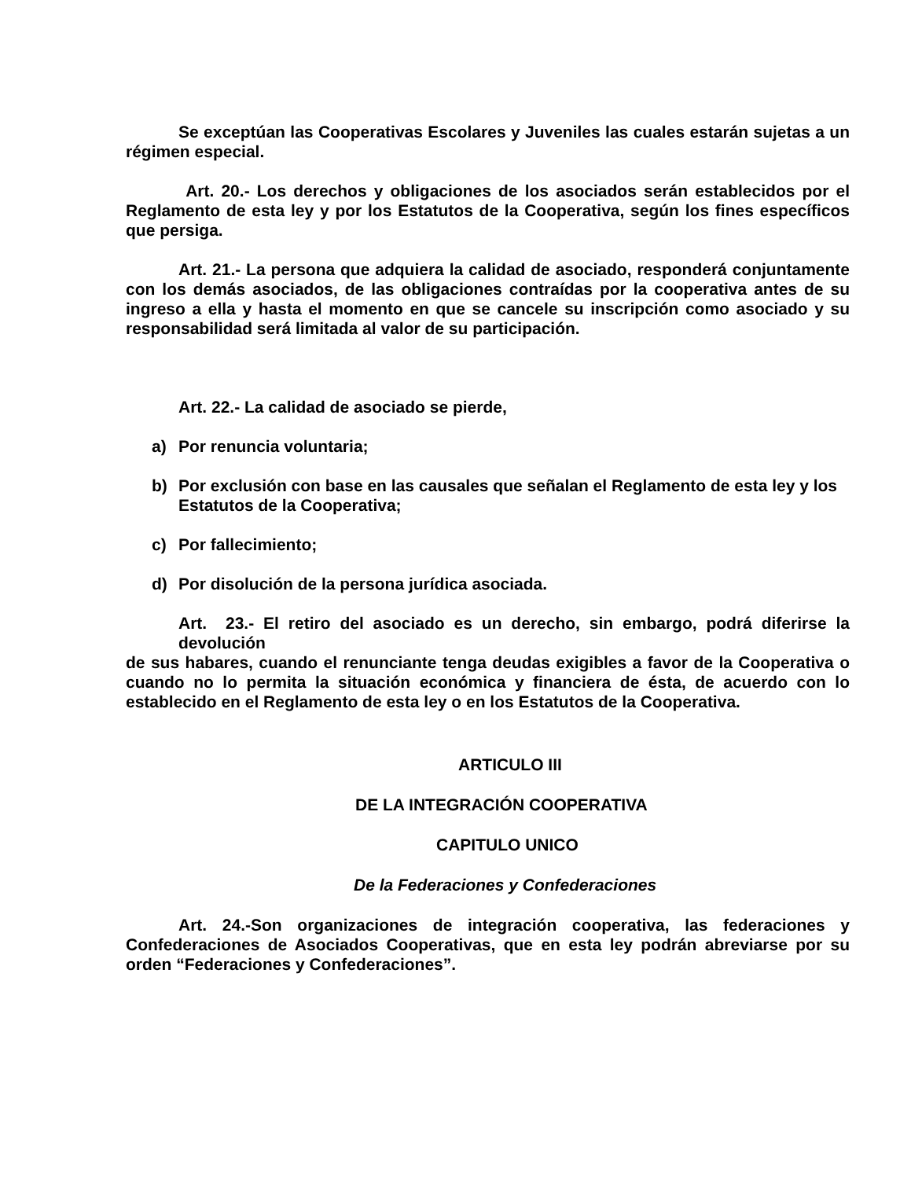Se exceptúan las Cooperativas Escolares y Juveniles las cuales estarán sujetas a un régimen especial.
Art. 20.- Los derechos y obligaciones de los asociados serán establecidos por el Reglamento de esta ley y por los Estatutos de la Cooperativa, según los fines específicos que persiga.
Art. 21.- La persona que adquiera la calidad de asociado, responderá conjuntamente con los demás asociados, de las obligaciones contraídas por la cooperativa antes de su ingreso a ella y hasta el momento en que se cancele su inscripción como asociado y su responsabilidad será limitada al valor de su participación.
Art. 22.- La calidad de asociado se pierde,
a) Por renuncia voluntaria;
b) Por exclusión con base en las causales que señalan el Reglamento de esta ley y los Estatutos de la Cooperativa;
c) Por fallecimiento;
d) Por disolución de la persona jurídica asociada.
Art. 23.- El retiro del asociado es un derecho, sin embargo, podrá diferirse la devolución
de sus habares, cuando el renunciante tenga deudas exigibles a favor de la Cooperativa o cuando no lo permita la situación económica y financiera de ésta, de acuerdo con lo establecido en el Reglamento de esta ley o en los Estatutos de la Cooperativa.
ARTICULO III
DE LA INTEGRACIÓN COOPERATIVA
CAPITULO UNICO
De la Federaciones y Confederaciones
Art. 24.-Son organizaciones de integración cooperativa, las federaciones y Confederaciones de Asociados Cooperativas, que en esta ley podrán abreviarse por su orden “Federaciones y Confederaciones”.